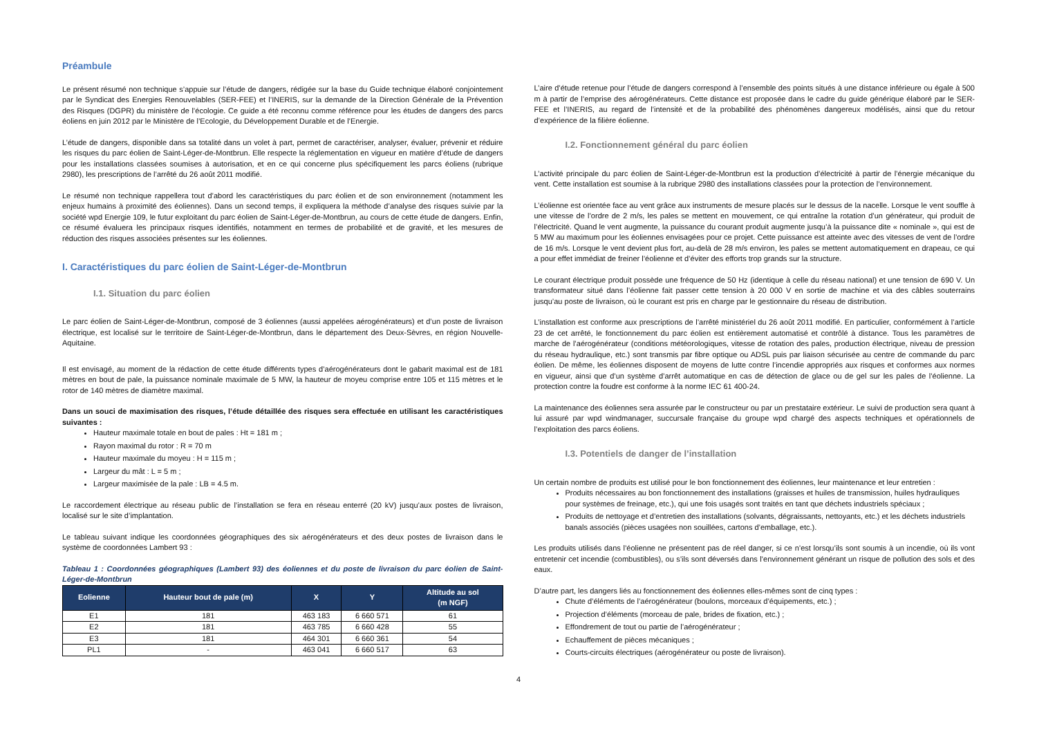Préambule
Le présent résumé non technique s’appuie sur l’étude de dangers, rédigée sur la base du Guide technique élaboré conjointement par le Syndicat des Energies Renouvelables (SER-FEE) et l’INERIS, sur la demande de la Direction Générale de la Prévention des Risques (DGPR) du ministère de l’écologie. Ce guide a été reconnu comme référence pour les études de dangers des parcs éoliens en juin 2012 par le Ministère de l’Ecologie, du Développement Durable et de l’Energie.
L’étude de dangers, disponible dans sa totalité dans un volet à part, permet de caractériser, analyser, évaluer, prévenir et réduire les risques du parc éolien de Saint-Léger-de-Montbrun. Elle respecte la réglementation en vigueur en matière d’étude de dangers pour les installations classées soumises à autorisation, et en ce qui concerne plus spécifiquement les parcs éoliens (rubrique 2980), les prescriptions de l’arrêté du 26 août 2011 modifié.
Le résumé non technique rappellera tout d’abord les caractéristiques du parc éolien et de son environnement (notamment les enjeux humains à proximité des éoliennes). Dans un second temps, il expliquera la méthode d’analyse des risques suivie par la société wpd Energie 109, le futur exploitant du parc éolien de Saint-Léger-de-Montbrun, au cours de cette étude de dangers. Enfin, ce résumé évaluera les principaux risques identifiés, notamment en termes de probabilité et de gravité, et les mesures de réduction des risques associées présentes sur les éoliennes.
I. Caractéristiques du parc éolien de Saint-Léger-de-Montbrun
I.1. Situation du parc éolien
Le parc éolien de Saint-Léger-de-Montbrun, composé de 3 éoliennes (aussi appelées aérogénérateurs) et d’un poste de livraison électrique, est localisé sur le territoire de Saint-Léger-de-Montbrun, dans le département des Deux-Sèvres, en région Nouvelle-Aquitaine.
Il est envisagé, au moment de la rédaction de cette étude différents types d’aérogénérateurs dont le gabarit maximal est de 181 mètres en bout de pale, la puissance nominale maximale de 5 MW, la hauteur de moyeu comprise entre 105 et 115 mètres et le rotor de 140 mètres de diamètre maximal.
Dans un souci de maximisation des risques, l’étude détaillée des risques sera effectuée en utilisant les caractéristiques suivantes :
Hauteur maximale totale en bout de pales : Ht = 181 m ;
Rayon maximal du rotor : R = 70 m
Hauteur maximale du moyeu : H = 115 m ;
Largeur du mât : L = 5 m ;
Largeur maximisée de la pale : LB = 4.5 m.
Le raccordement électrique au réseau public de l’installation se fera en réseau enterré (20 kV) jusqu’aux postes de livraison, localisé sur le site d’implantation.
Le tableau suivant indique les coordonnées géographiques des six aérogénérateurs et des deux postes de livraison dans le système de coordonnées Lambert 93 :
Tableau 1 : Coordonnées géographiques (Lambert 93) des éoliennes et du poste de livraison du parc éolien de Saint-Léger-de-Montbrun
| Eolienne | Hauteur bout de pale (m) | X | Y | Altitude au sol (m NGF) |
| --- | --- | --- | --- | --- |
| E1 | 181 | 463 183 | 6 660 571 | 61 |
| E2 | 181 | 463 785 | 6 660 428 | 55 |
| E3 | 181 | 464 301 | 6 660 361 | 54 |
| PL1 | - | 463 041 | 6 660 517 | 63 |
L’aire d’étude retenue pour l’étude de dangers correspond à l’ensemble des points situés à une distance inférieure ou égale à 500 m à partir de l’emprise des aérogénérateurs. Cette distance est proposée dans le cadre du guide générique élaboré par le SER-FEE et l’INERIS, au regard de l’intensité et de la probabilité des phénomènes dangereux modélisés, ainsi que du retour d’expérience de la filière éolienne.
I.2. Fonctionnement général du parc éolien
L’activité principale du parc éolien de Saint-Léger-de-Montbrun est la production d’électricité à partir de l’énergie mécanique du vent. Cette installation est soumise à la rubrique 2980 des installations classées pour la protection de l’environnement.
L’éolienne est orientée face au vent grâce aux instruments de mesure placés sur le dessus de la nacelle. Lorsque le vent souffle à une vitesse de l’ordre de 2 m/s, les pales se mettent en mouvement, ce qui entraîne la rotation d’un générateur, qui produit de l’électricité. Quand le vent augmente, la puissance du courant produit augmente jusqu’à la puissance dite « nominale », qui est de 5 MW au maximum pour les éoliennes envisagées pour ce projet. Cette puissance est atteinte avec des vitesses de vent de l’ordre de 16 m/s. Lorsque le vent devient plus fort, au-delà de 28 m/s environ, les pales se mettent automatiquement en drapeau, ce qui a pour effet immédiat de freiner l’éolienne et d’éviter des efforts trop grands sur la structure.
Le courant électrique produit possède une fréquence de 50 Hz (identique à celle du réseau national) et une tension de 690 V. Un transformateur situé dans l’éolienne fait passer cette tension à 20 000 V en sortie de machine et via des câbles souterrains jusqu’au poste de livraison, où le courant est pris en charge par le gestionnaire du réseau de distribution.
L’installation est conforme aux prescriptions de l’arrêté ministériel du 26 août 2011 modifié. En particulier, conformément à l’article 23 de cet arrêté, le fonctionnement du parc éolien est entièrement automatisé et contrôlé à distance. Tous les paramètres de marche de l’aérogénérateur (conditions météorologiques, vitesse de rotation des pales, production électrique, niveau de pression du réseau hydraulique, etc.) sont transmis par fibre optique ou ADSL puis par liaison sécurisée au centre de commande du parc éolien. De même, les éoliennes disposent de moyens de lutte contre l’incendie appropriés aux risques et conformes aux normes en vigueur, ainsi que d’un système d’arrêt automatique en cas de détection de glace ou de gel sur les pales de l’éolienne. La protection contre la foudre est conforme à la norme IEC 61 400-24.
La maintenance des éoliennes sera assurée par le constructeur ou par un prestataire extérieur. Le suivi de production sera quant à lui assuré par wpd windmanager, succursale française du groupe wpd chargé des aspects techniques et opérationnels de l’exploitation des parcs éoliens.
I.3. Potentiels de danger de l’installation
Un certain nombre de produits est utilisé pour le bon fonctionnement des éoliennes, leur maintenance et leur entretien :
Produits nécessaires au bon fonctionnement des installations (graisses et huiles de transmission, huiles hydrauliques pour systèmes de freinage, etc.), qui une fois usagés sont traités en tant que déchets industriels spéciaux ;
Produits de nettoyage et d’entretien des installations (solvants, dégraissants, nettoyants, etc.) et les déchets industriels banals associés (pièces usagées non souillées, cartons d’emballage, etc.).
Les produits utilisés dans l’éolienne ne présentent pas de réel danger, si ce n’est lorsqu’ils sont soumis à un incendie, où ils vont entretenir cet incendie (combustibles), ou s’ils sont déversés dans l’environnement générant un risque de pollution des sols et des eaux.
D’autre part, les dangers liés au fonctionnement des éoliennes elles-mêmes sont de cinq types :
Chute d’éléments de l’aérogénérateur (boulons, morceaux d’équipements, etc.) ;
Projection d’éléments (morceau de pale, brides de fixation, etc.) ;
Effondrement de tout ou partie de l’aérogénérateur ;
Echauffement de pièces mécaniques ;
Courts-circuits électriques (aérogénérateur ou poste de livraison).
4